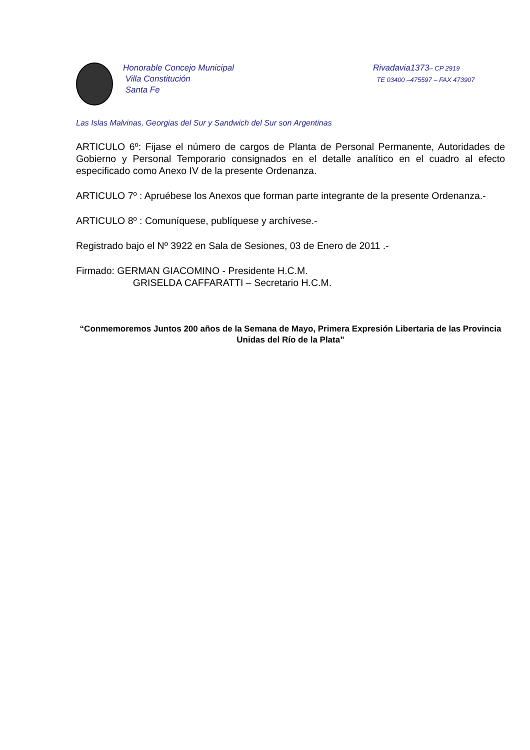Honorable Concejo Municipal
Villa Constitución
Santa Fe
Rivadavia1373– CP 2919
TE 03400 –475597 – FAX 473907
Las Islas Malvinas, Georgias del Sur y Sandwich del Sur son Argentinas
ARTICULO 6º: Fijase el número de cargos de Planta de Personal Permanente, Autoridades de Gobierno y Personal Temporario consignados en el detalle analítico en el cuadro al efecto especificado como Anexo IV de la presente Ordenanza.
ARTICULO 7º : Apruébese los Anexos que forman parte integrante de la presente Ordenanza.-
ARTICULO 8º : Comuníquese, publíquese y archívese.-
Registrado bajo el Nº 3922 en Sala de Sesiones, 03 de Enero de 2011 .-
Firmado: GERMAN GIACOMINO - Presidente H.C.M.
GRISELDA CAFFARATTI – Secretario H.C.M.
“Conmemoremos Juntos 200 años de la Semana de Mayo, Primera Expresión Libertaria de las Provincia Unidas del Río de la Plata”